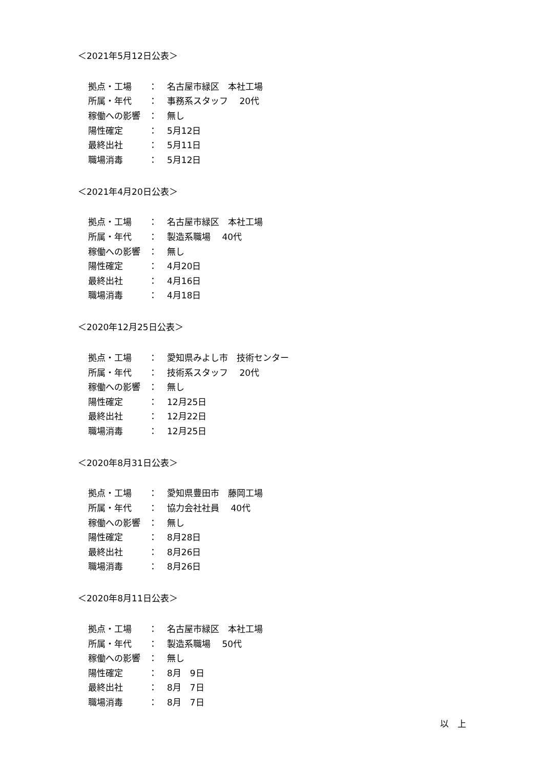＜2021年5月12日公表＞
| 拠点・工場 | ： | 名古屋市緑区 本社工場 |
| 所属・年代 | ： | 事務系スタッフ 20代 |
| 稼働への影響 | ： | 無し |
| 陽性確定 | ： | 5月12日 |
| 最終出社 | ： | 5月11日 |
| 職場消毒 | ： | 5月12日 |
＜2021年4月20日公表＞
| 拠点・工場 | ： | 名古屋市緑区 本社工場 |
| 所属・年代 | ： | 製造系職場 40代 |
| 稼働への影響 | ： | 無し |
| 陽性確定 | ： | 4月20日 |
| 最終出社 | ： | 4月16日 |
| 職場消毒 | ： | 4月18日 |
＜2020年12月25日公表＞
| 拠点・工場 | ： | 愛知県みよし市 技術センター |
| 所属・年代 | ： | 技術系スタッフ 20代 |
| 稼働への影響 | ： | 無し |
| 陽性確定 | ： | 12月25日 |
| 最終出社 | ： | 12月22日 |
| 職場消毒 | ： | 12月25日 |
＜2020年8月31日公表＞
| 拠点・工場 | ： | 愛知県豊田市 藤岡工場 |
| 所属・年代 | ： | 協力会社社員 40代 |
| 稼働への影響 | ： | 無し |
| 陽性確定 | ： | 8月28日 |
| 最終出社 | ： | 8月26日 |
| 職場消毒 | ： | 8月26日 |
＜2020年8月11日公表＞
| 拠点・工場 | ： | 名古屋市緑区 本社工場 |
| 所属・年代 | ： | 製造系職場 50代 |
| 稼働への影響 | ： | 無し |
| 陽性確定 | ： | 8月 9日 |
| 最終出社 | ： | 8月 7日 |
| 職場消毒 | ： | 8月 7日 |
以　上